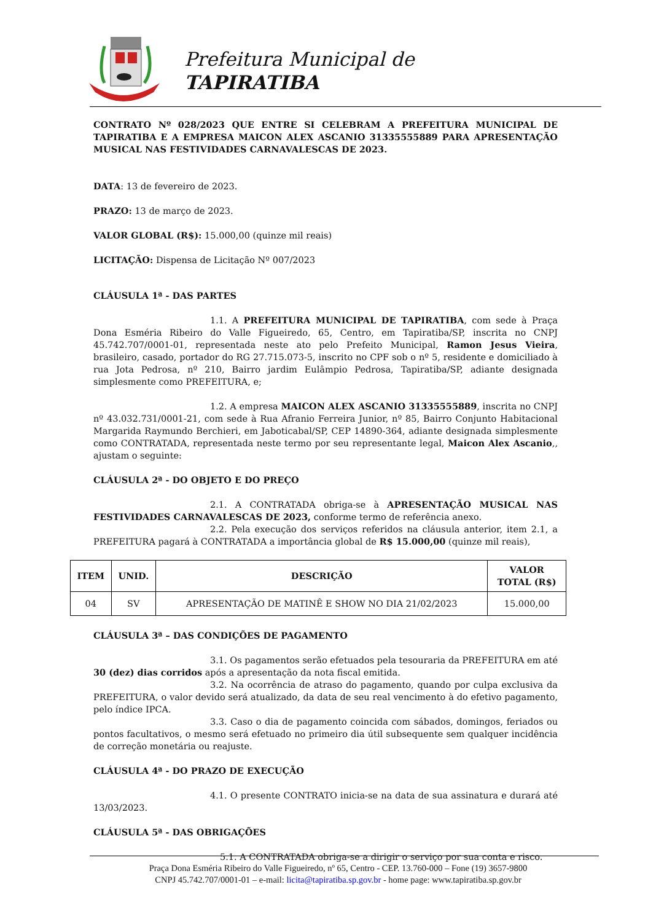Prefeitura Municipal de
TAPIRATIBA
CONTRATO Nº 028/2023 QUE ENTRE SI CELEBRAM A PREFEITURA MUNICIPAL DE TAPIRATIBA E A EMPRESA MAICON ALEX ASCANIO 31335555889 PARA APRESENTAÇÃO MUSICAL NAS FESTIVIDADES CARNAVALESCAS DE 2023.
DATA: 13 de fevereiro de 2023.
PRAZO: 13 de março de 2023.
VALOR GLOBAL (R$): 15.000,00 (quinze mil reais)
LICITAÇÃO: Dispensa de Licitação Nº 007/2023
CLÁUSULA 1ª - DAS PARTES
1.1. A PREFEITURA MUNICIPAL DE TAPIRATIBA, com sede à Praça Dona Esméria Ribeiro do Valle Figueiredo, 65, Centro, em Tapiratiba/SP, inscrita no CNPJ 45.742.707/0001-01, representada neste ato pelo Prefeito Municipal, Ramon Jesus Vieira, brasileiro, casado, portador do RG 27.715.073-5, inscrito no CPF sob o nº 5, residente e domiciliado à rua Jota Pedrosa, nº 210, Bairro jardim Eulâmpio Pedrosa, Tapiratiba/SP, adiante designada simplesmente como PREFEITURA, e;
1.2. A empresa MAICON ALEX ASCANIO 31335555889, inscrita no CNPJ nº 43.032.731/0001-21, com sede à Rua Afranio Ferreira Junior, nº 85, Bairro Conjunto Habitacional Margarida Raymundo Berchieri, em Jaboticabal/SP, CEP 14890-364, adiante designada simplesmente como CONTRATADA, representada neste termo por seu representante legal, Maicon Alex Ascanio,, ajustam o seguinte:
CLÁUSULA 2ª - DO OBJETO E DO PREÇO
2.1. A CONTRATADA obriga-se à APRESENTAÇÃO MUSICAL NAS FESTIVIDADES CARNAVALESCAS DE 2023, conforme termo de referência anexo.
2.2. Pela execução dos serviços referidos na cláusula anterior, item 2.1, a PREFEITURA pagará à CONTRATADA a importância global de R$ 15.000,00 (quinze mil reais),
| ITEM | UNID. | DESCRIÇÃO | VALOR TOTAL (R$) |
| --- | --- | --- | --- |
| 04 | SV | APRESENTAÇÃO DE MATINÊ E SHOW NO DIA 21/02/2023 | 15.000,00 |
CLÁUSULA 3ª – DAS CONDIÇÕES DE PAGAMENTO
3.1. Os pagamentos serão efetuados pela tesouraria da PREFEITURA em até 30 (dez) dias corridos após a apresentação da nota fiscal emitida.
3.2. Na ocorrência de atraso do pagamento, quando por culpa exclusiva da PREFEITURA, o valor devido será atualizado, da data de seu real vencimento à do efetivo pagamento, pelo índice IPCA.
3.3. Caso o dia de pagamento coincida com sábados, domingos, feriados ou pontos facultativos, o mesmo será efetuado no primeiro dia útil subsequente sem qualquer incidência de correção monetária ou reajuste.
CLÁUSULA 4ª - DO PRAZO DE EXECUÇÃO
4.1. O presente CONTRATO inicia-se na data de sua assinatura e durará até 13/03/2023.
CLÁUSULA 5ª - DAS OBRIGAÇÕES
5.1. A CONTRATADA obriga-se a dirigir o serviço por sua conta e risco.
Praça Dona Esméria Ribeiro do Valle Figueiredo, nº 65, Centro - CEP. 13.760-000 – Fone (19) 3657-9800
CNPJ 45.742.707/0001-01 – e-mail: licita@tapiratiba.sp.gov.br - home page: www.tapiratiba.sp.gov.br